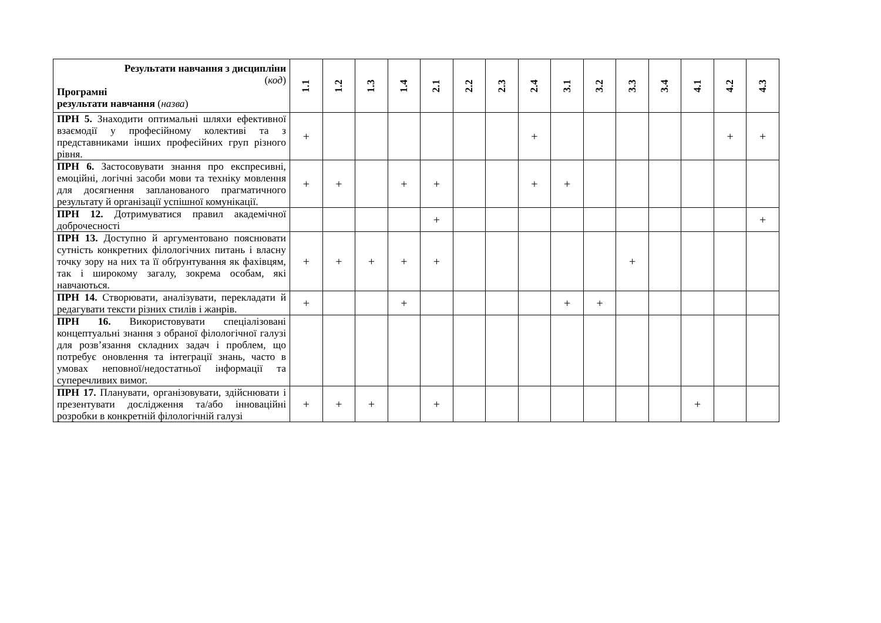| Результати навчання з дисципліни ( код ) Програмні результати навчання ( назва ) | 1.1 | 1.2 | 1.3 | 1.4 | 2.1 | 2.2 | 2.3 | 2.4 | 3.1 | 3.2 | 3.3 | 3.4 | 4.1 | 4.2 | 4.3 |
| --- | --- | --- | --- | --- | --- | --- | --- | --- | --- | --- | --- | --- | --- | --- | --- |
| ПРН 5. Знаходити оптимальні шляхи ефективної взаємодії у професійному колективі та з представниками інших професійних груп різного рівня. | + | | | | | | | + | | | | | | + | + |
| ПРН 6. Застосовувати знання про експресивні, емоційні, логічні засоби мови та техніку мовлення для досягнення запланованого прагматичного результату й організації успішної комунікації. | + | + | | + | + | | | + | + | | | | | | |
| ПРН 12. Дотримуватися правил академічної доброчесності | | | | | + | | | | | | | | | | + |
| ПРН 13. Доступно й аргументовано пояснювати сутність конкретних філологічних питань і власну точку зору на них та її обґрунтування як фахівцям, так і широкому загалу, зокрема особам, які навчаються. | + | + | + | + | + | | | | | | + | | | | |
| ПРН 14. Створювати, аналізувати, перекладати й редагувати тексти різних стилів і жанрів. | + | | | + | | | | | + | + | | | | | |
| ПРН 16. Використовувати спеціалізовані концептуальні знання з обраної філологічної галузі для розв’язання складних задач і проблем, що потребує оновлення та інтеграції знань, часто в умовах неповної/недостатньої інформації та суперечливих вимог. | | | | | | | | | | | | | | | |
| ПРН 17. Планувати, організовувати, здійснювати і презентувати дослідження та/або інноваційні розробки в конкретній філологічній галузі | + | + | + | | + | | | | | | | | + | | |